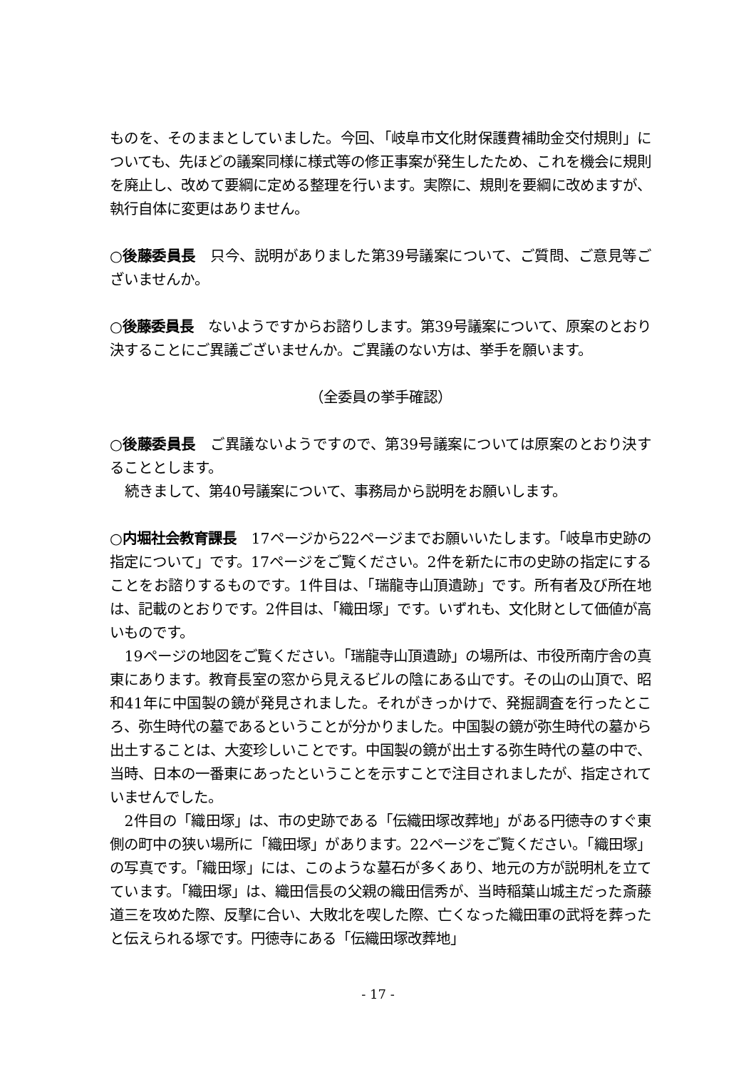ものを、そのままとしていました。今回、「岐阜市文化財保護費補助金交付規則」についても、先ほどの議案同様に様式等の修正事案が発生したため、これを機会に規則を廃止し、改めて要綱に定める整理を行います。実際に、規則を要綱に改めますが、執行自体に変更はありません。
○後藤委員長　只今、説明がありました第39号議案について、ご質問、ご意見等ございませんか。
○後藤委員長　ないようですからお諮りします。第39号議案について、原案のとおり決することにご異議ございませんか。ご異議のない方は、挙手を願います。
（全委員の挙手確認）
○後藤委員長　ご異議ないようですので、第39号議案については原案のとおり決することとします。
続きまして、第40号議案について、事務局から説明をお願いします。
○内堀社会教育課長　17ページから22ページまでお願いいたします。「岐阜市史跡の指定について」です。17ページをご覧ください。2件を新たに市の史跡の指定にすることをお諮りするものです。1件目は、「瑞龍寺山頂遺跡」です。所有者及び所在地は、記載のとおりです。2件目は、「織田塚」です。いずれも、文化財として価値が高いものです。
19ページの地図をご覧ください。「瑞龍寺山頂遺跡」の場所は、市役所南庁舎の真東にあります。教育長室の窓から見えるビルの陰にある山です。その山の山頂で、昭和41年に中国製の鏡が発見されました。それがきっかけで、発掘調査を行ったところ、弥生時代の墓であるということが分かりました。中国製の鏡が弥生時代の墓から出土することは、大変珍しいことです。中国製の鏡が出土する弥生時代の墓の中で、当時、日本の一番東にあったということを示すことで注目されましたが、指定されていませんでした。
2件目の「織田塚」は、市の史跡である「伝織田塚改葬地」がある円徳寺のすぐ東側の町中の狭い場所に「織田塚」があります。22ページをご覧ください。「織田塚」の写真です。「織田塚」には、このような墓石が多くあり、地元の方が説明札を立てています。「織田塚」は、織田信長の父親の織田信秀が、当時稲葉山城主だった斎藤道三を攻めた際、反撃に合い、大敗北を喫した際、亡くなった織田軍の武将を葬ったと伝えられる塚です。円徳寺にある「伝織田塚改葬地」
- 17 -